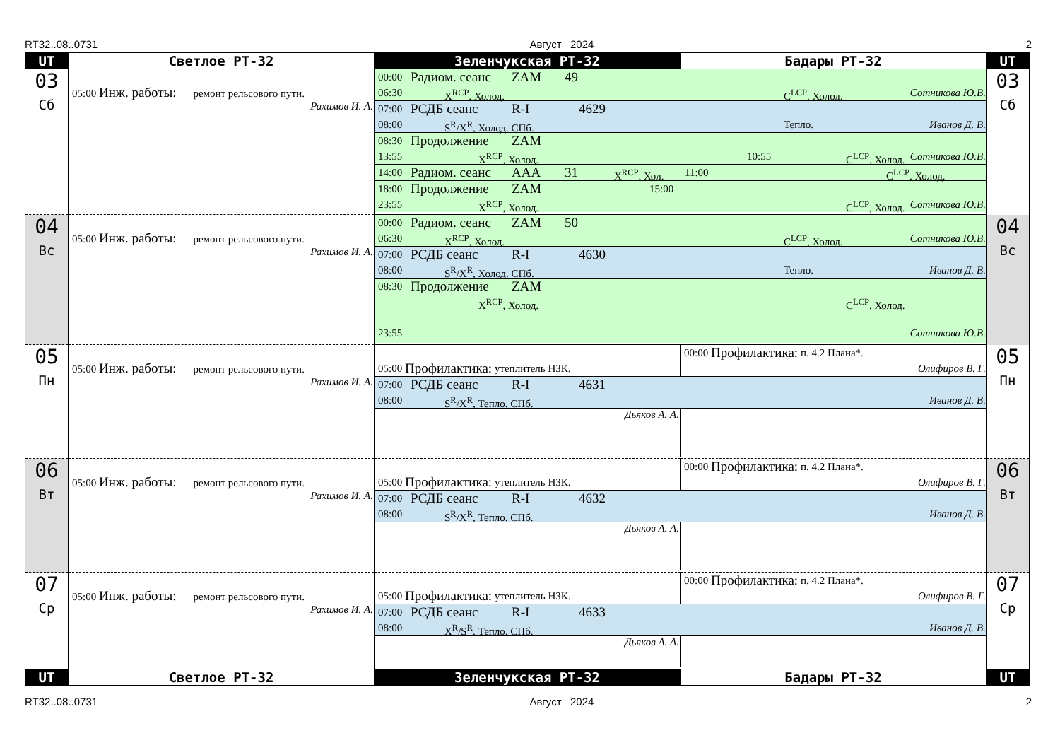RT32..08..0731 Август 2024 2
| UT | Светлое РТ-32 | Зеленчукская РТ-32 | Бадары РТ-32 | UT |
| --- | --- | --- | --- | --- |
| 03 Сб | 05:00 Инж. работы: ремонт рельсового пути. Рахимов И. А. | 00:00 Радиом. сеанс ZAM 49 06:30 X<sup>RCP</sup>, Холод. C<sup>LCP</sup>, Холод. Сотникова Ю.В. 07:00 РСДБ сеанс R-I 4629 08:00 S<sup>R</sup>/X<sup>R</sup>, Холод. СПб. Тепло. Иванов Д. В. 08:30 Продолжение ZAM 13:55 X<sup>RCP</sup>, Холод. 10:55 C<sup>LCP</sup>, Холод. Сотникова Ю.В. 14:00 Радиом. сеанс AAA 31 X<sup>RCP</sup>, Хол. 11:00 C<sup>LCP</sup>, Холод. 18:00 Продолжение ZAM 15:00 23:55 X<sup>RCP</sup>, Холод. C<sup>LCP</sup>, Холод. Сотникова Ю.В. | | 03 Сб |
| 04 Вс | 05:00 Инж. работы: ремонт рельсового пути. Рахимов И. А. | 00:00 Радиом. сеанс ZAM 50 06:30 X<sup>RCP</sup>, Холод. C<sup>LCP</sup>, Холод. Сотникова Ю.В. 07:00 РСДБ сеанс R-I 4630 08:00 S<sup>R</sup>/X<sup>R</sup>, Холод. СПб. Тепло. Иванов Д. В. 08:30 Продолжение ZAM X<sup>RCP</sup>, Холод. C<sup>LCP</sup>, Холод. 23:55 Сотникова Ю.В. | | 04 Вс |
| 05 Пн | 05:00 Инж. работы: ремонт рельсового пути. Рахимов И. А. | 05:00 Профилактика: утеплитель НЗК. 00:00 Профилактика: п. 4.2 Плана*. Олифиров В. Г. 07:00 РСДБ сеанс R-I 4631 08:00 S<sup>R</sup>/X<sup>R</sup>, Тепло. СПб. Иванов Д. В. Дьяков А. А. | | 05 Пн |
| 06 Вт | 05:00 Инж. работы: ремонт рельсового пути. Рахимов И. А. | 05:00 Профилактика: утеплитель НЗК. 00:00 Профилактика: п. 4.2 Плана*. Олифиров В. Г. 07:00 РСДБ сеанс R-I 4632 08:00 S<sup>R</sup>/X<sup>R</sup>, Тепло. СПб. Иванов Д. В. Дьяков А. А. | | 06 Вт |
| 07 Ср | 05:00 Инж. работы: ремонт рельсового пути. Рахимов И. А. | 05:00 Профилактика: утеплитель НЗК. 00:00 Профилактика: п. 4.2 Плана*. Олифиров В. Г. 07:00 РСДБ сеанс R-I 4633 08:00 X<sup>R</sup>/S<sup>R</sup>, Тепло. СПб. Иванов Д. В. Дьяков А. А. | | 07 Ср |
| UT | Светлое РТ-32 | Зеленчукская РТ-32 | Бадары РТ-32 | UT |
RT32..08..0731 Август 2024 2